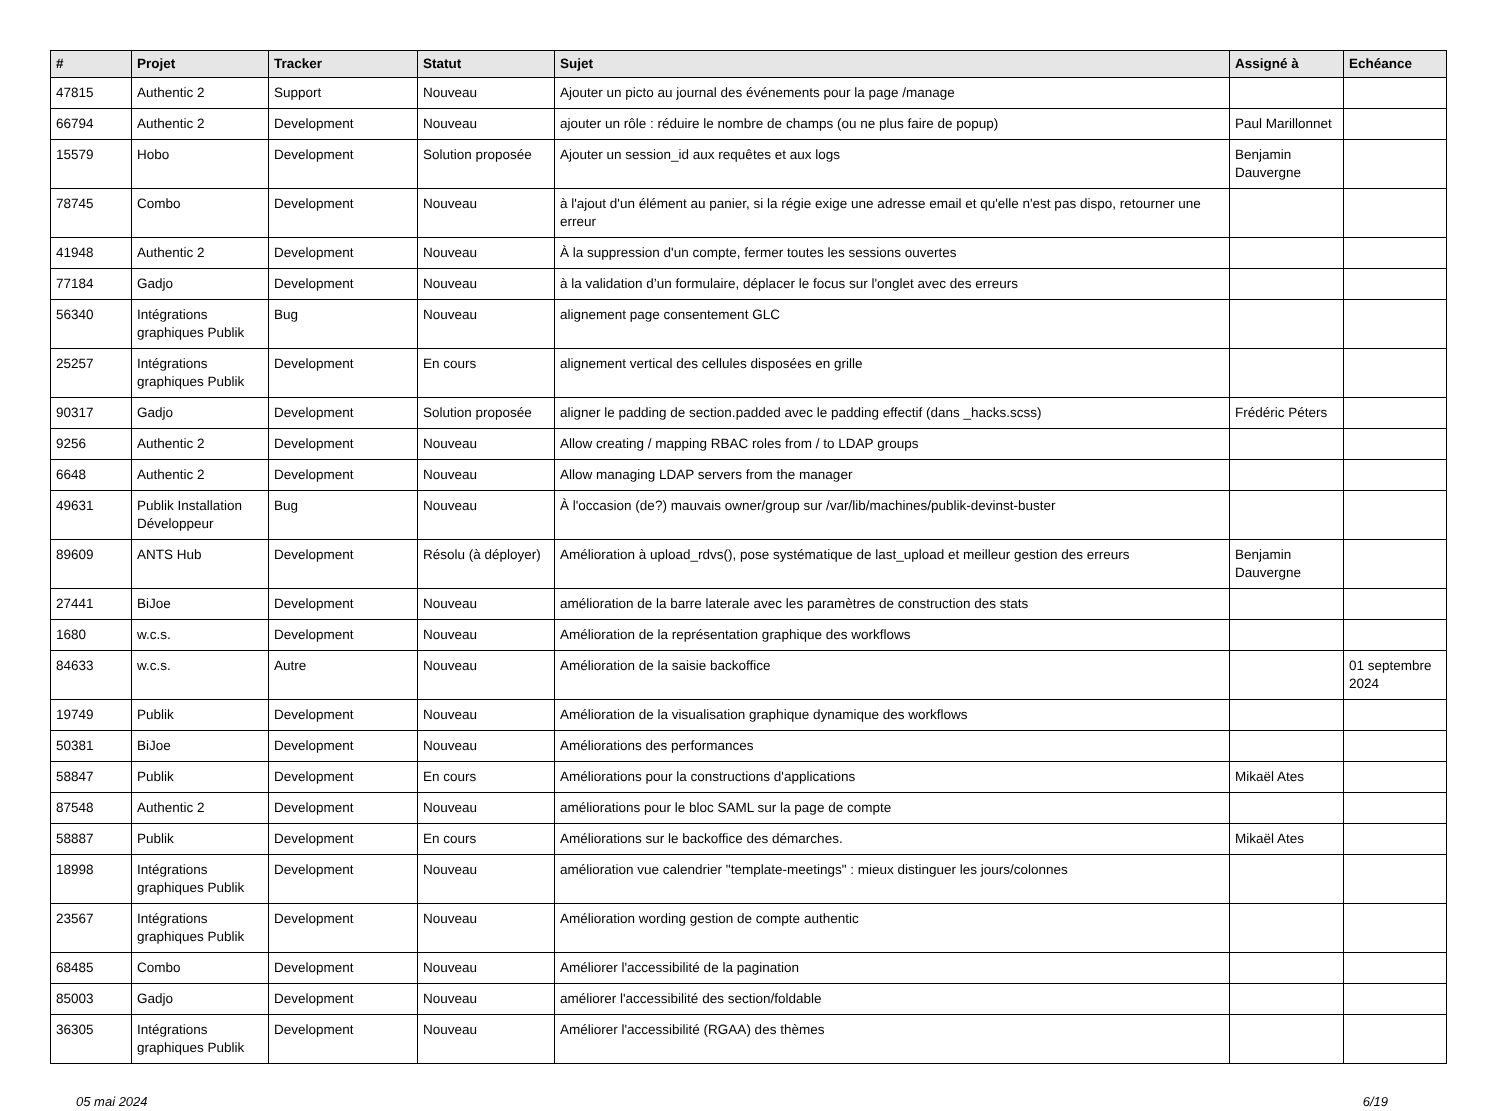| # | Projet | Tracker | Statut | Sujet | Assigné à | Echéance |
| --- | --- | --- | --- | --- | --- | --- |
| 47815 | Authentic 2 | Support | Nouveau | Ajouter un picto au journal des événements pour la page /manage | | |
| 66794 | Authentic 2 | Development | Nouveau | ajouter un rôle : réduire le nombre de champs (ou ne plus faire de popup) | Paul Marillonnet | |
| 15579 | Hobo | Development | Solution proposée | Ajouter un session_id aux requêtes et aux logs | Benjamin Dauvergne | |
| 78745 | Combo | Development | Nouveau | à l'ajout d'un élément au panier, si la régie exige une adresse email et qu'elle n'est pas dispo, retourner une erreur | | |
| 41948 | Authentic 2 | Development | Nouveau | À la suppression d'un compte, fermer toutes les sessions ouvertes | | |
| 77184 | Gadjo | Development | Nouveau | à la validation d’un formulaire, déplacer le focus sur l'onglet avec des erreurs | | |
| 56340 | Intégrations graphiques Publik | Bug | Nouveau | alignement page consentement GLC | | |
| 25257 | Intégrations graphiques Publik | Development | En cours | alignement vertical des cellules disposées en grille | | |
| 90317 | Gadjo | Development | Solution proposée | aligner le padding de section.padded avec le padding effectif (dans _hacks.scss) | Frédéric Péters | |
| 9256 | Authentic 2 | Development | Nouveau | Allow creating / mapping RBAC roles from / to LDAP groups | | |
| 6648 | Authentic 2 | Development | Nouveau | Allow managing LDAP servers from the manager | | |
| 49631 | Publik Installation Développeur | Bug | Nouveau | À l'occasion (de?) mauvais owner/group sur /var/lib/machines/publik-devinst-buster | | |
| 89609 | ANTS Hub | Development | Résolu (à déployer) | Amélioration à upload_rdvs(), pose systématique de last_upload et meilleur gestion des erreurs | Benjamin Dauvergne | |
| 27441 | BiJoe | Development | Nouveau | amélioration de la barre laterale avec les paramètres de construction des stats | | |
| 1680 | w.c.s. | Development | Nouveau | Amélioration de la représentation graphique des workflows | | |
| 84633 | w.c.s. | Autre | Nouveau | Amélioration de la saisie backoffice | | 01 septembre 2024 |
| 19749 | Publik | Development | Nouveau | Amélioration de la visualisation graphique dynamique des workflows | | |
| 50381 | BiJoe | Development | Nouveau | Améliorations des performances | | |
| 58847 | Publik | Development | En cours | Améliorations pour la constructions d'applications | Mikaël Ates | |
| 87548 | Authentic 2 | Development | Nouveau | améliorations pour le bloc SAML sur la page de compte | | |
| 58887 | Publik | Development | En cours | Améliorations sur le backoffice des démarches. | Mikaël Ates | |
| 18998 | Intégrations graphiques Publik | Development | Nouveau | amélioration vue calendrier "template-meetings" : mieux distinguer les jours/colonnes | | |
| 23567 | Intégrations graphiques Publik | Development | Nouveau | Amélioration wording gestion de compte authentic | | |
| 68485 | Combo | Development | Nouveau | Améliorer l'accessibilité de la pagination | | |
| 85003 | Gadjo | Development | Nouveau | améliorer l'accessibilité des section/foldable | | |
| 36305 | Intégrations graphiques Publik | Development | Nouveau | Améliorer l'accessibilité (RGAA) des thèmes | | |
05 mai 2024 6/19